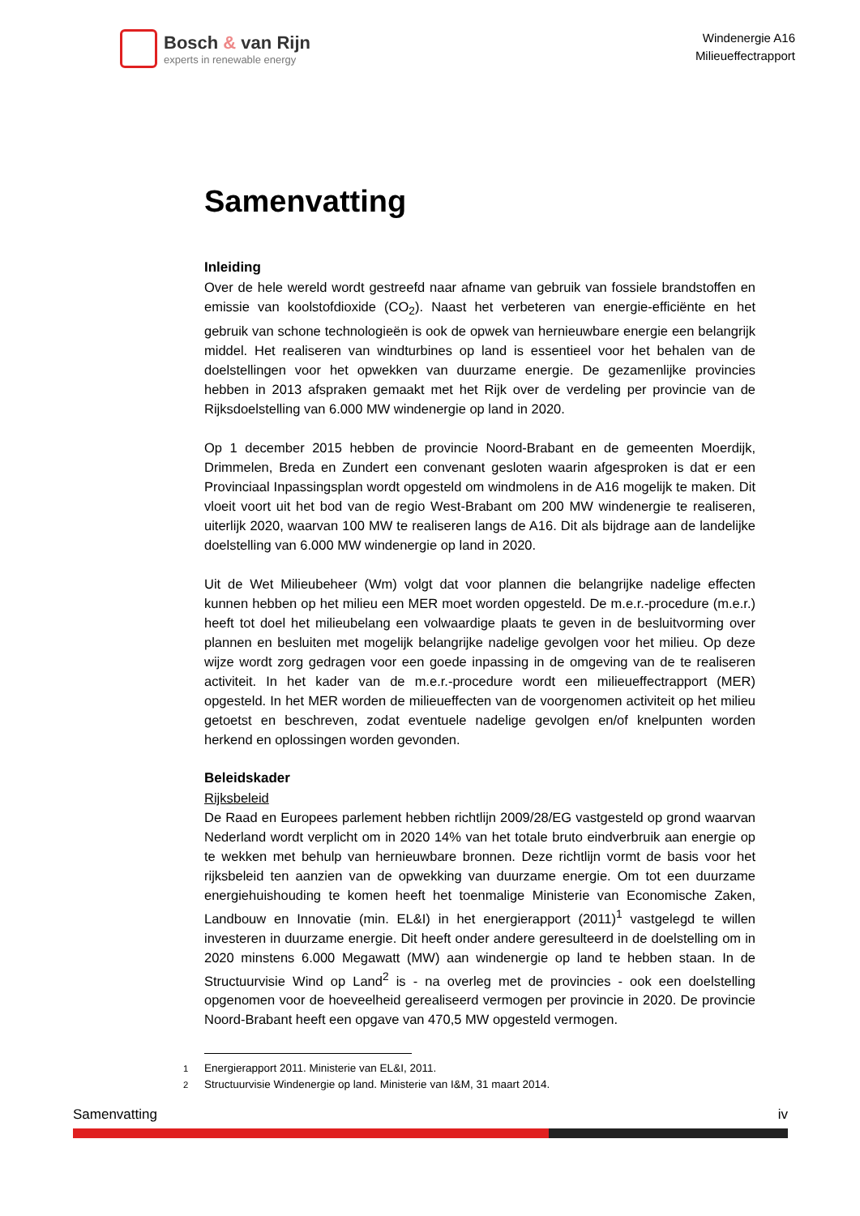Bosch & van Rijn
experts in renewable energy
Windenergie A16
Milieueffectrapport
Samenvatting
Inleiding
Over de hele wereld wordt gestreefd naar afname van gebruik van fossiele brandstoffen en emissie van koolstofdioxide (CO<sub>2</sub>). Naast het verbeteren van energie-efficiënte en het gebruik van schone technologieën is ook de opwek van hernieuwbare energie een belangrijk middel. Het realiseren van windturbines op land is essentieel voor het behalen van de doelstellingen voor het opwekken van duurzame energie. De gezamenlijke provincies hebben in 2013 afspraken gemaakt met het Rijk over de verdeling per provincie van de Rijksdoelstelling van 6.000 MW windenergie op land in 2020.
Op 1 december 2015 hebben de provincie Noord-Brabant en de gemeenten Moerdijk, Drimmelen, Breda en Zundert een convenant gesloten waarin afgesproken is dat er een Provinciaal Inpassingsplan wordt opgesteld om windmolens in de A16 mogelijk te maken. Dit vloeit voort uit het bod van de regio West-Brabant om 200 MW windenergie te realiseren, uiterlijk 2020, waarvan 100 MW te realiseren langs de A16. Dit als bijdrage aan de landelijke doelstelling van 6.000 MW windenergie op land in 2020.
Uit de Wet Milieubeheer (Wm) volgt dat voor plannen die belangrijke nadelige effecten kunnen hebben op het milieu een MER moet worden opgesteld. De m.e.r.-procedure (m.e.r.) heeft tot doel het milieubelang een volwaardige plaats te geven in de besluitvorming over plannen en besluiten met mogelijk belangrijke nadelige gevolgen voor het milieu. Op deze wijze wordt zorg gedragen voor een goede inpassing in de omgeving van de te realiseren activiteit. In het kader van de m.e.r.-procedure wordt een milieueffectrapport (MER) opgesteld. In het MER worden de milieueffecten van de voorgenomen activiteit op het milieu getoetst en beschreven, zodat eventuele nadelige gevolgen en/of knelpunten worden herkend en oplossingen worden gevonden.
Beleidskader
Rijksbeleid
De Raad en Europees parlement hebben richtlijn 2009/28/EG vastgesteld op grond waarvan Nederland wordt verplicht om in 2020 14% van het totale bruto eindverbruik aan energie op te wekken met behulp van hernieuwbare bronnen. Deze richtlijn vormt de basis voor het rijksbeleid ten aanzien van de opwekking van duurzame energie. Om tot een duurzame energiehuishouding te komen heeft het toenmalige Ministerie van Economische Zaken, Landbouw en Innovatie (min. EL&I) in het energierapport (2011)<sup>1</sup> vastgelegd te willen investeren in duurzame energie. Dit heeft onder andere geresulteerd in de doelstelling om in 2020 minstens 6.000 Megawatt (MW) aan windenergie op land te hebben staan. In de Structuurvisie Wind op Land<sup>2</sup> is - na overleg met de provincies - ook een doelstelling opgenomen voor de hoeveelheid gerealiseerd vermogen per provincie in 2020. De provincie Noord-Brabant heeft een opgave van 470,5 MW opgesteld vermogen.
<sup>1</sup> Energierapport 2011. Ministerie van EL&I, 2011.
<sup>2</sup> Structuurvisie Windenergie op land. Ministerie van I&M, 31 maart 2014.
Samenvatting iv